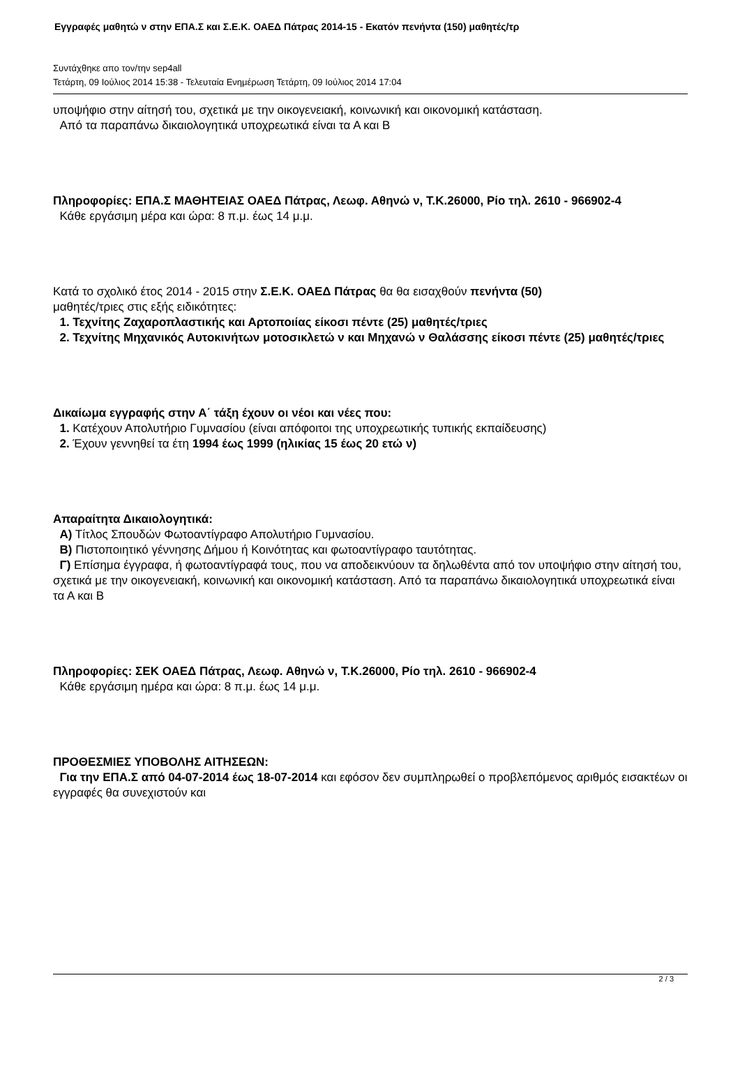Εγγραφές μαθητώ ν στην ΕΠΑ.Σ και Σ.Ε.Κ. ΟΑΕΔ Πάτρας 2014-15 - Εκατόν πενήντα (150) μαθητές/τρ
Συντάχθηκε απο τον/την sep4all
Τετάρτη, 09 Ιούλιος 2014 15:38 - Τελευταία Ενημέρωση Τετάρτη, 09 Ιούλιος 2014 17:04
υποψήφιο στην αίτησή του, σχετικά με την οικογενειακή, κοινωνική και οικονομική κατάσταση.
Από τα παραπάνω δικαιολογητικά υποχρεωτικά είναι τα Α και Β
Πληροφορίες: ΕΠΑ.Σ ΜΑΘΗΤΕΙΑΣ ΟΑΕΔ Πάτρας, Λεωφ. Αθηνώ ν, Τ.Κ.26000, Ρίο τηλ. 2610 - 966902-4
Κάθε εργάσιμη μέρα και ώρα: 8 π.μ. έως 14 μ.μ.
Κατά το σχολικό έτος 2014 - 2015 στην Σ.Ε.Κ. ΟΑΕΔ Πάτρας θα θα εισαχθούν πενήντα (50)
μαθητές/τριες στις εξής ειδικότητες:
1. Τεχνίτης Ζαχαροπλαστικής και Αρτοποιίας είκοσι πέντε (25) μαθητές/τριες
2. Τεχνίτης Μηχανικός Αυτοκινήτων μοτοσικλετώ ν και Μηχανώ ν Θαλάσσης είκοσι πέντε (25) μαθητές/τριες
Δικαίωμα εγγραφής στην Α΄ τάξη έχουν οι νέοι και νέες που:
1. Κατέχουν Απολυτήριο Γυμνασίου (είναι απόφοιτοι της υποχρεωτικής τυπικής εκπαίδευσης)
2. Έχουν γεννηθεί τα έτη 1994 έως 1999 (ηλικίας 15 έως 20 ετώ ν)
Απαραίτητα Δικαιολογητικά:
Α) Τίτλος Σπουδών Φωτοαντίγραφο Απολυτήριο Γυμνασίου.
Β) Πιστοποιητικό γέννησης Δήμου ή Κοινότητας και φωτοαντίγραφο ταυτότητας.
Γ) Επίσημα έγγραφα, ή φωτοαντίγραφά τους, που να αποδεικνύουν τα δηλωθέντα από τον υποψήφιο στην αίτησή του, σχετικά με την οικογενειακή, κοινωνική και οικονομική κατάσταση. Από τα παραπάνω δικαιολογητικά υποχρεωτικά είναι τα Α και Β
Πληροφορίες: ΣΕΚ ΟΑΕΔ Πάτρας, Λεωφ. Αθηνώ ν, Τ.Κ.26000, Ρίο τηλ. 2610 - 966902-4
Κάθε εργάσιμη ημέρα και ώρα: 8 π.μ. έως 14 μ.μ.
ΠΡΟΘΕΣΜΙΕΣ ΥΠΟΒΟΛΗΣ ΑΙΤΗΣΕΩΝ:
Για την ΕΠΑ.Σ από 04-07-2014 έως 18-07-2014 και εφόσον δεν συμπληρωθεί ο προβλεπόμενος αριθμός εισακτέων οι εγγραφές θα συνεχιστούν και
2 / 3